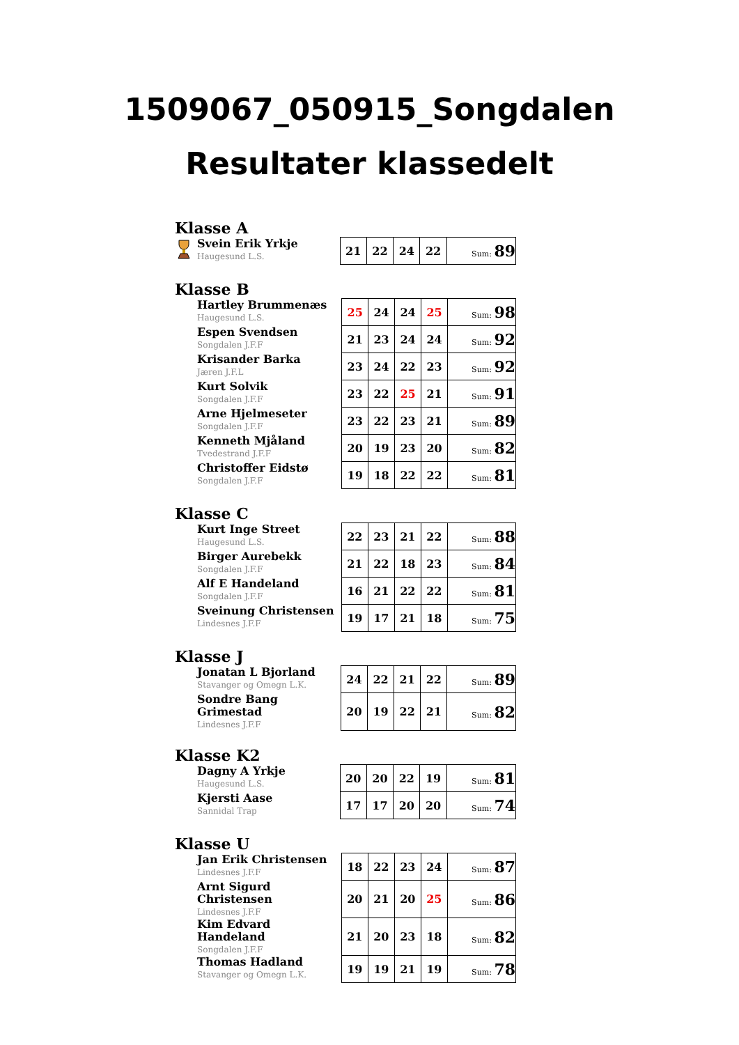1509067_050915_Songdalen
Resultater klassedelt
Klasse A
| Svein Erik Yrkje Haugesund L.S. | 21 | 22 | 24 | 22 | Sum: 89 |
Klasse B
| Hartley Brummenæs Haugesund L.S. | 25 | 24 | 24 | 25 | Sum: 98 |
| Espen Svendsen Songdalen J.F.F | 21 | 23 | 24 | 24 | Sum: 92 |
| Krisander Barka Jæren J.F.L | 23 | 24 | 22 | 23 | Sum: 92 |
| Kurt Solvik Songdalen J.F.F | 23 | 22 | 25 | 21 | Sum: 91 |
| Arne Hjelmeseter Songdalen J.F.F | 23 | 22 | 23 | 21 | Sum: 89 |
| Kenneth Mjåland Tvedestrand J.F.F | 20 | 19 | 23 | 20 | Sum: 82 |
| Christoffer Eidstø Songdalen J.F.F | 19 | 18 | 22 | 22 | Sum: 81 |
Klasse C
| Kurt Inge Street Haugesund L.S. | 22 | 23 | 21 | 22 | Sum: 88 |
| Birger Aurebekk Songdalen J.F.F | 21 | 22 | 18 | 23 | Sum: 84 |
| Alf E Handeland Songdalen J.F.F | 16 | 21 | 22 | 22 | Sum: 81 |
| Sveinung Christensen Lindesnes J.F.F | 19 | 17 | 21 | 18 | Sum: 75 |
Klasse J
| Jonatan L Bjorland Stavanger og Omegn L.K. | 24 | 22 | 21 | 22 | Sum: 89 |
| Sondre Bang Grimestad Lindesnes J.F.F | 20 | 19 | 22 | 21 | Sum: 82 |
Klasse K2
| Dagny A Yrkje Haugesund L.S. | 20 | 20 | 22 | 19 | Sum: 81 |
| Kjersti Aase Sannidal Trap | 17 | 17 | 20 | 20 | Sum: 74 |
Klasse U
| Jan Erik Christensen Lindesnes J.F.F | 18 | 22 | 23 | 24 | Sum: 87 |
| Arnt Sigurd Christensen Lindesnes J.F.F | 20 | 21 | 20 | 25 | Sum: 86 |
| Kim Edvard Handeland Songdalen J.F.F | 21 | 20 | 23 | 18 | Sum: 82 |
| Thomas Hadland Stavanger og Omegn L.K. | 19 | 19 | 21 | 19 | Sum: 78 |